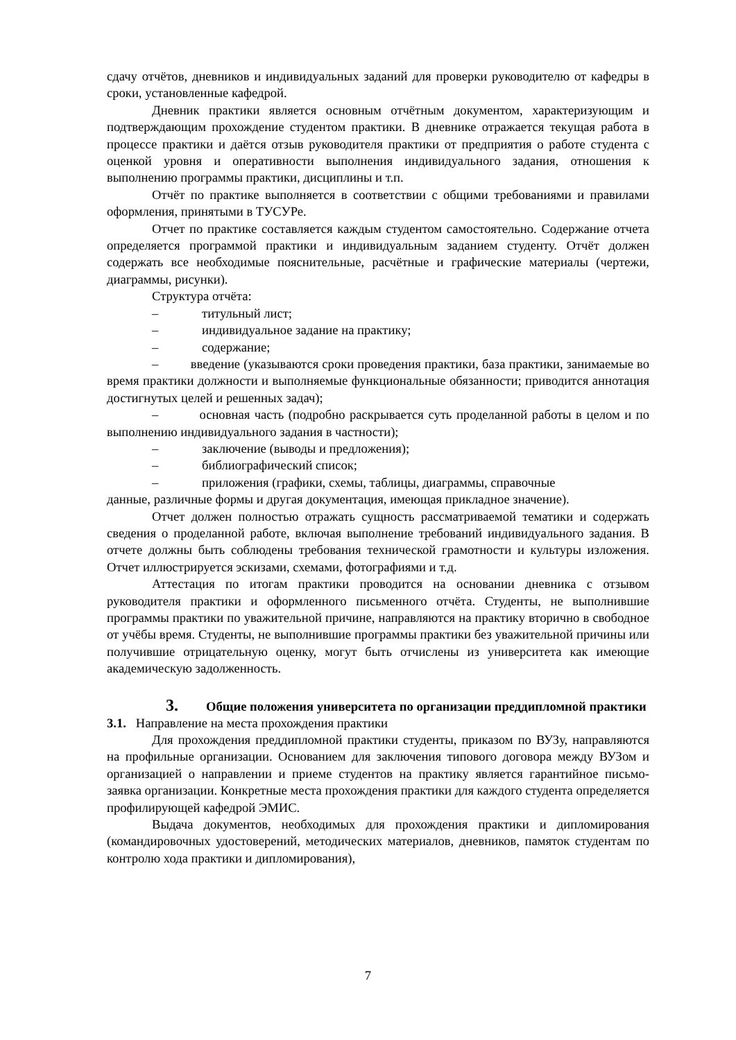сдачу отчётов, дневников и индивидуальных заданий для проверки руководителю от кафедры в сроки, установленные кафедрой.
Дневник практики является основным отчётным документом, характеризующим и подтверждающим прохождение студентом практики. В дневнике отражается текущая работа в процессе практики и даётся отзыв руководителя практики от предприятия о работе студента с оценкой уровня и оперативности выполнения индивидуального задания, отношения к выполнению программы практики, дисциплины и т.п.
Отчёт по практике выполняется в соответствии с общими требованиями и правилами оформления, принятыми в ТУСУРе.
Отчет по практике составляется каждым студентом самостоятельно. Содержание отчета определяется программой практики и индивидуальным заданием студенту. Отчёт должен содержать все необходимые пояснительные, расчётные и графические материалы (чертежи, диаграммы, рисунки).
Структура отчёта:
– титульный лист;
– индивидуальное задание на практику;
– содержание;
– введение (указываются сроки проведения практики, база практики, занимаемые во время практики должности и выполняемые функциональные обязанности; приводится аннотация достигнутых целей и решенных задач);
– основная часть (подробно раскрывается суть проделанной работы в целом и по выполнению индивидуального задания в частности);
– заключение (выводы и предложения);
– библиографический список;
– приложения (графики, схемы, таблицы, диаграммы, справочные
данные, различные формы и другая документация, имеющая прикладное значение).
Отчет должен полностью отражать сущность рассматриваемой тематики и содержать сведения о проделанной работе, включая выполнение требований индивидуального задания. В отчете должны быть соблюдены требования технической грамотности и культуры изложения. Отчет иллюстрируется эскизами, схемами, фотографиями и т.д.
Аттестация по итогам практики проводится на основании дневника с отзывом руководителя практики и оформленного письменного отчёта. Студенты, не выполнившие программы практики по уважительной причине, направляются на практику вторично в свободное от учёбы время. Студенты, не выполнившие программы практики без уважительной причины или получившие отрицательную оценку, могут быть отчислены из университета как имеющие академическую задолженность.
3. Общие положения университета по организации преддипломной практики
3.1. Направление на места прохождения практики
Для прохождения преддипломной практики студенты, приказом по ВУЗу, направляются на профильные организации. Основанием для заключения типового договора между ВУЗом и организацией о направлении и приеме студентов на практику является гарантийное письмо-заявка организации. Конкретные места прохождения практики для каждого студента определяется профилирующей кафедрой ЭМИС.
Выдача документов, необходимых для прохождения практики и дипломирования (командировочных удостоверений, методических материалов, дневников, памяток студентам по контролю хода практики и дипломирования),
7